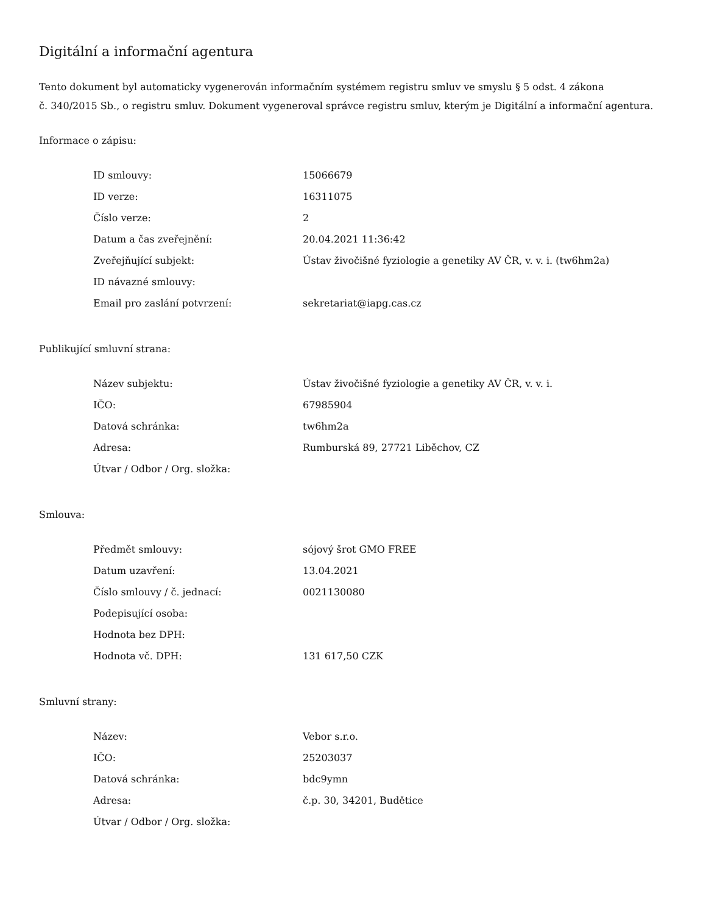Digitální a informační agentura
Tento dokument byl automaticky vygenerován informačním systémem registru smluv ve smyslu § 5 odst. 4 zákona
č. 340/2015 Sb., o registru smluv. Dokument vygeneroval správce registru smluv, kterým je Digitální a informační agentura.
Informace o zápisu:
| ID smlouvy: | 15066679 |
| ID verze: | 16311075 |
| Číslo verze: | 2 |
| Datum a čas zveřejnění: | 20.04.2021 11:36:42 |
| Zveřejňující subjekt: | Ústav živočišné fyziologie a genetiky AV ČR, v. v. i. (tw6hm2a) |
| ID návazné smlouvy: | |
| Email pro zaslání potvrzení: | sekretariat@iapg.cas.cz |
Publikující smluvní strana:
| Název subjektu: | Ústav živočišné fyziologie a genetiky AV ČR, v. v. i. |
| IČO: | 67985904 |
| Datová schránka: | tw6hm2a |
| Adresa: | Rumburská 89, 27721 Liběchov, CZ |
| Útvar / Odbor / Org. složka: | |
Smlouva:
| Předmět smlouvy: | sójový šrot GMO FREE |
| Datum uzavření: | 13.04.2021 |
| Číslo smlouvy / č. jednací: | 0021130080 |
| Podepisující osoba: | |
| Hodnota bez DPH: | |
| Hodnota vč. DPH: | 131 617,50 CZK |
Smluvní strany:
| Název: | Vebor s.r.o. |
| IČO: | 25203037 |
| Datová schránka: | bdc9ymn |
| Adresa: | č.p. 30, 34201, Budětice |
| Útvar / Odbor / Org. složka: | |